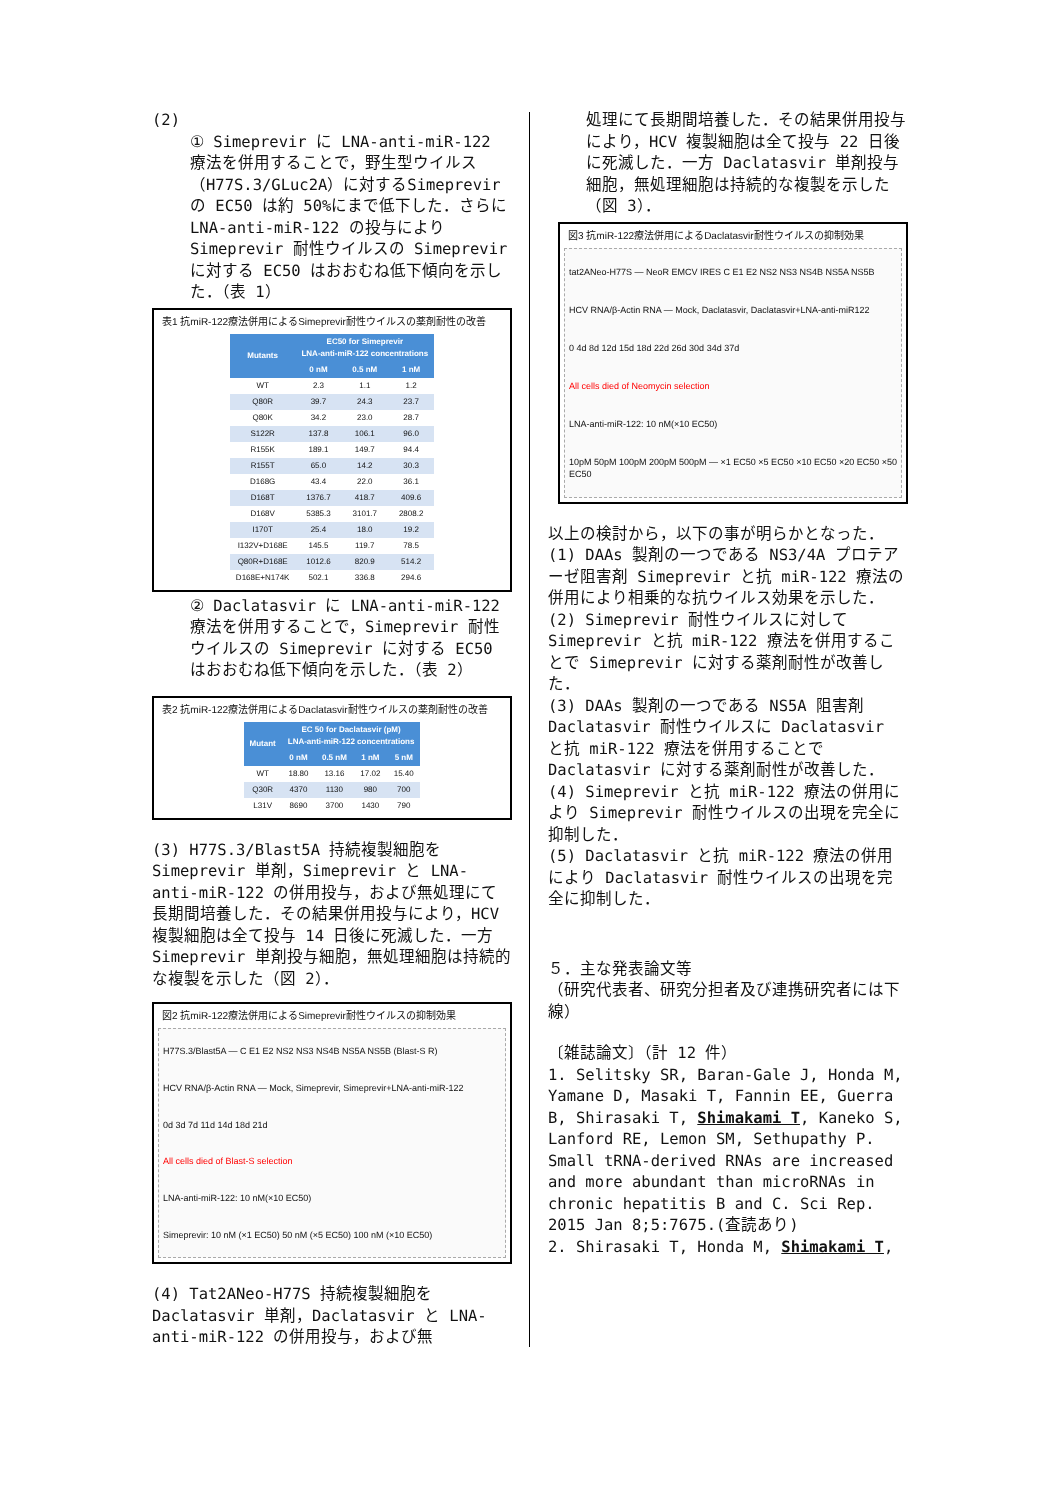(2)
① Simeprevir に LNA-anti-miR-122 療法を併用することで，野生型ウイルス（H77S.3/GLuc2A）に対するSimeprevir の EC50 は約 50%にまで低下した．さらに LNA-anti-miR-122 の投与により Simeprevir 耐性ウイルスの Simeprevir に対する EC50 はおおむね低下傾向を示した．（表 1）
表1 抗miR-122療法併用によるSimeprevir耐性ウイルスの薬剤耐性の改善
| Mutants | EC50 for Simeprevir LNA-anti-miR-122 concentrations | | |
| --- | --- | --- | --- |
| | 0 nM | 0.5 nM | 1 nM |
| WT | 2.3 | 1.1 | 1.2 |
| Q80R | 39.7 | 24.3 | 23.7 |
| Q80K | 34.2 | 23.0 | 28.7 |
| S122R | 137.8 | 106.1 | 96.0 |
| R155K | 189.1 | 149.7 | 94.4 |
| R155T | 65.0 | 14.2 | 30.3 |
| D168G | 43.4 | 22.0 | 36.1 |
| D168T | 1376.7 | 418.7 | 409.6 |
| D168V | 5385.3 | 3101.7 | 2808.2 |
| I170T | 25.4 | 18.0 | 19.2 |
| I132V+D168E | 145.5 | 119.7 | 78.5 |
| Q80R+D168E | 1012.6 | 820.9 | 514.2 |
| D168E+N174K | 502.1 | 336.8 | 294.6 |
② Daclatasvir に LNA-anti-miR-122 療法を併用することで，Simeprevir 耐性ウイルスの Simeprevir に対する EC50 はおおむね低下傾向を示した．（表 2）
表2 抗miR-122療法併用によるDaclatasvir耐性ウイルスの薬剤耐性の改善
| Mutant | EC 50 for Daclatasvir (pM) LNA-anti-miR-122 concentrations | | | |
| --- | --- | --- | --- | --- |
| | 0 nM | 0.5 nM | 1 nM | 5 nM |
| WT | 18.80 | 13.16 | 17.02 | 15.40 |
| Q30R | 4370 | 1130 | 980 | 700 |
| L31V | 8690 | 3700 | 1430 | 790 |
(3) H77S.3/Blast5A 持続複製細胞を Simeprevir 単剤，Simeprevir と LNA-anti-miR-122 の併用投与，および無処理にて長期間培養した．その結果併用投与により，HCV 複製細胞は全て投与 14 日後に死滅した．一方 Simeprevir 単剤投与細胞，無処理細胞は持続的な複製を示した（図 2）．
図2 抗miR-122療法併用によるSimeprevir耐性ウイルスの抑制効果
H77S.3/Blast5A — C E1 E2 NS2 NS3 NS4B NS5A NS5B (Blast-S R)
HCV RNA/β-Actin RNA — Mock, Simeprevir, Simeprevir+LNA-anti-miR-122
0d 3d 7d 11d 14d 18d 21d
All cells died of Blast-S selection
LNA-anti-miR-122: 10 nM(×10 EC50)
Simeprevir: 10 nM (×1 EC50) 50 nM (×5 EC50) 100 nM (×10 EC50)
(4) Tat2ANeo-H77S 持続複製細胞を Daclatasvir 単剤，Daclatasvir と LNA-anti-miR-122 の併用投与，および無
処理にて長期間培養した．その結果併用投与により，HCV 複製細胞は全て投与 22 日後に死滅した．一方 Daclatasvir 単剤投与細胞，無処理細胞は持続的な複製を示した（図 3）．
図3 抗miR-122療法併用によるDaclatasvir耐性ウイルスの抑制効果
tat2ANeo-H77S — NeoR EMCV IRES C E1 E2 NS2 NS3 NS4B NS5A NS5B
HCV RNA/β-Actin RNA — Mock, Daclatasvir, Daclatasvir+LNA-anti-miR122
0 4d 8d 12d 15d 18d 22d 26d 30d 34d 37d
All cells died of Neomycin selection
LNA-anti-miR-122: 10 nM(×10 EC50)
10pM 50pM 100pM 200pM 500pM — ×1 EC50 ×5 EC50 ×10 EC50 ×20 EC50 ×50 EC50
以上の検討から，以下の事が明らかとなった．
(1) DAAs 製剤の一つである NS3/4A プロテアーゼ阻害剤 Simeprevir と抗 miR-122 療法の併用により相乗的な抗ウイルス効果を示した．
(2) Simeprevir 耐性ウイルスに対して Simeprevir と抗 miR-122 療法を併用することで Simeprevir に対する薬剤耐性が改善した．
(3) DAAs 製剤の一つである NS5A 阻害剤 Daclatasvir 耐性ウイルスに Daclatasvir と抗 miR-122 療法を併用することで Daclatasvir に対する薬剤耐性が改善した．
(4) Simeprevir と抗 miR-122 療法の併用により Simeprevir 耐性ウイルスの出現を完全に抑制した．
(5) Daclatasvir と抗 miR-122 療法の併用により Daclatasvir 耐性ウイルスの出現を完全に抑制した．
５．主な発表論文等
（研究代表者、研究分担者及び連携研究者には下線）
〔雑誌論文〕（計 12 件）
1. Selitsky SR, Baran-Gale J, Honda M, Yamane D, Masaki T, Fannin EE, Guerra B, Shirasaki T, Shimakami T, Kaneko S, Lanford RE, Lemon SM, Sethupathy P. Small tRNA-derived RNAs are increased and more abundant than microRNAs in chronic hepatitis B and C. Sci Rep. 2015 Jan 8;5:7675.(査読あり)
2. Shirasaki T, Honda M, Shimakami T,